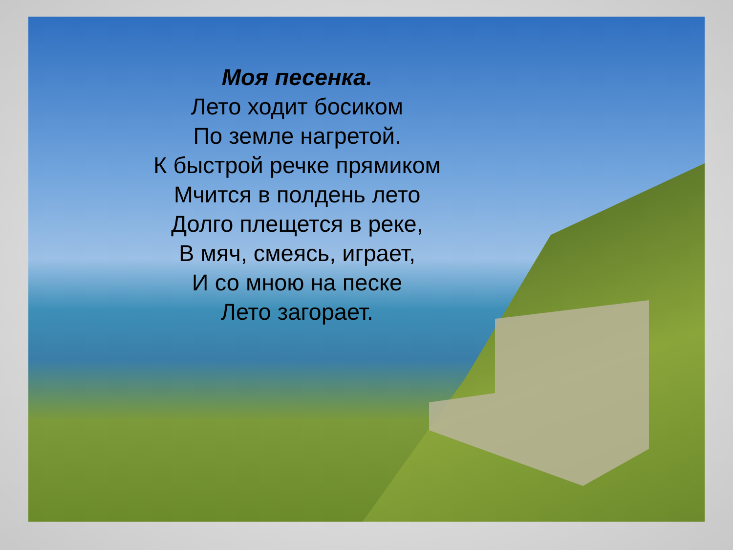Моя песенка.
Лето ходит босиком
По земле нагретой.
К быстрой речке прямиком
Мчится в полдень лето
Долго плещется в реке,
В мяч, смеясь, играет,
И со мною на песке
Лето загорает.